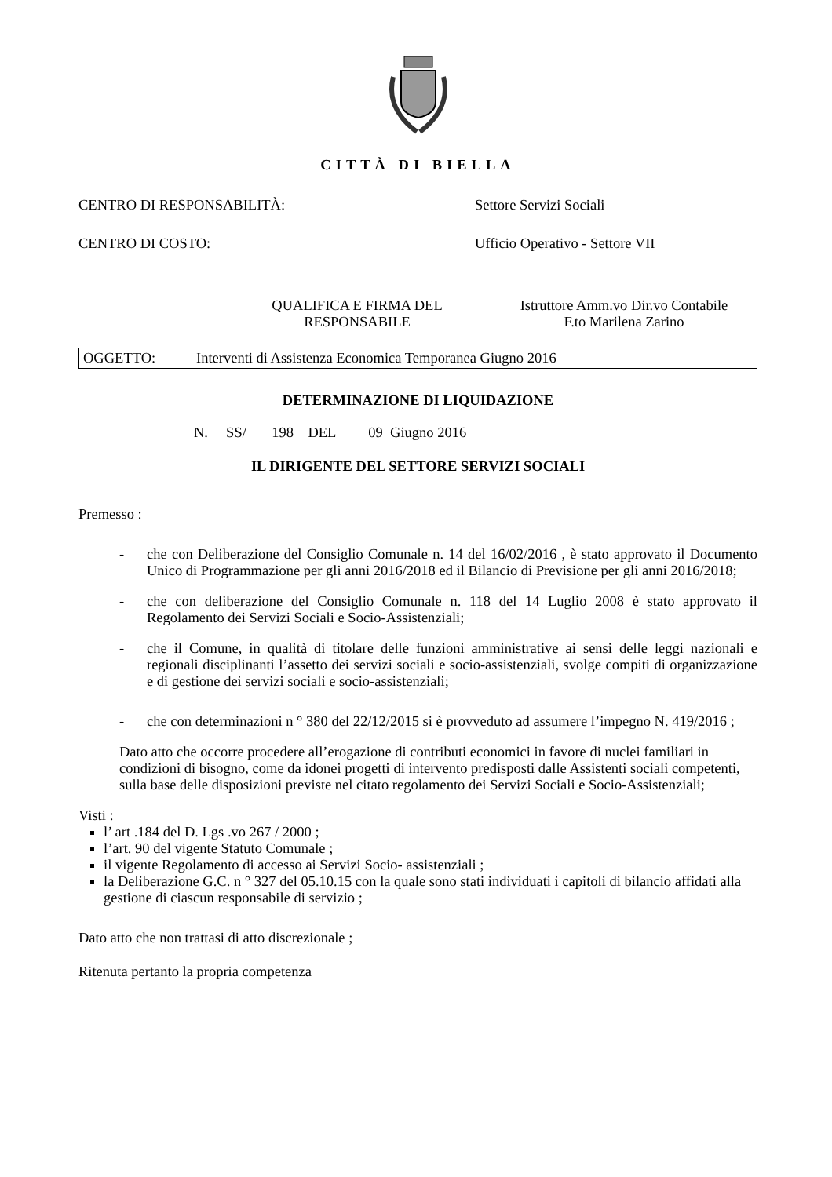CITTÀ DI BIELLA
CENTRO DI RESPONSABILITÀ: Settore Servizi Sociali
CENTRO DI COSTO: Ufficio Operativo - Settore VII
QUALIFICA E FIRMA DEL RESPONSABILE
Istruttore Amm.vo Dir.vo Contabile
F.to Marilena Zarino
OGGETTO: Interventi di Assistenza Economica Temporanea Giugno 2016
DETERMINAZIONE DI LIQUIDAZIONE
N. SS/ 198 DEL 09 Giugno 2016
IL DIRIGENTE DEL SETTORE SERVIZI SOCIALI
Premesso :
- che con Deliberazione del Consiglio Comunale n. 14 del 16/02/2016 , è stato approvato il Documento Unico di Programmazione per gli anni 2016/2018 ed il Bilancio di Previsione per gli anni 2016/2018;
- che con deliberazione del Consiglio Comunale n. 118 del 14 Luglio 2008 è stato approvato il Regolamento dei Servizi Sociali e Socio-Assistenziali;
- che il Comune, in qualità di titolare delle funzioni amministrative ai sensi delle leggi nazionali e regionali disciplinanti l’assetto dei servizi sociali e socio-assistenziali, svolge compiti di organizzazione e di gestione dei servizi sociali e socio-assistenziali;
- che con determinazioni n ° 380 del 22/12/2015 si è provveduto ad assumere l’impegno N. 419/2016 ;
Dato atto che occorre procedere all’erogazione di contributi economici in favore di nuclei familiari in condizioni di bisogno, come da idonei progetti di intervento predisposti dalle Assistenti sociali competenti, sulla base delle disposizioni previste nel citato regolamento dei Servizi Sociali e Socio-Assistenziali;
Visti :
l’ art .184 del D. Lgs .vo 267 / 2000 ;
l’art. 90 del vigente Statuto Comunale ;
il vigente Regolamento di accesso ai Servizi Socio- assistenziali ;
la Deliberazione G.C. n ° 327 del 05.10.15 con la quale sono stati individuati i capitoli di bilancio affidati alla gestione di ciascun responsabile di servizio ;
Dato atto che non trattasi di atto discrezionale ;
Ritenuta pertanto la propria competenza